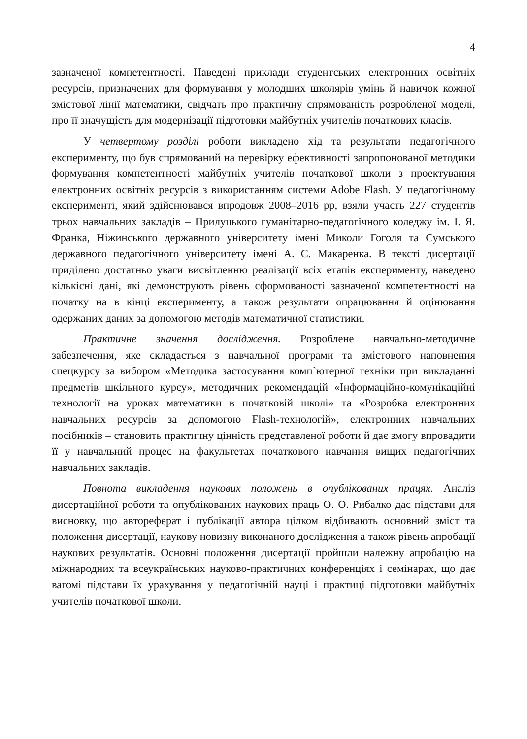4
зазначеної компетентності. Наведені приклади студентських електронних освітніх ресурсів, призначених для формування у молодших школярів умінь й навичок кожної змістової лінії математики, свідчать про практичну спрямованість розробленої моделі, про її значущість для модернізації підготовки майбутніх учителів початкових класів.
У четвертому розділі роботи викладено хід та результати педагогічного експерименту, що був спрямований на перевірку ефективності запропонованої методики формування компетентності майбутніх учителів початкової школи з проектування електронних освітніх ресурсів з використанням системи Adobe Flash. У педагогічному експерименті, який здійснювався впродовж 2008–2016 рр, взяли участь 227 студентів трьох навчальних закладів – Прилуцького гуманітарно-педагогічного коледжу ім. І. Я. Франка, Ніжинського державного університету імені Миколи Гоголя та Сумського державного педагогічного університету імені А. С. Макаренка. В тексті дисертації приділено достатньо уваги висвітленню реалізації всіх етапів експерименту, наведено кількісні дані, які демонструють рівень сформованості зазначеної компетентності на початку на в кінці експерименту, а також результати опрацювання й оцінювання одержаних даних за допомогою методів математичної статистики.
Практичне значення дослідження. Розроблене навчально-методичне забезпечення, яке складається з навчальної програми та змістового наповнення спецкурсу за вибором «Методика застосування комп`ютерної техніки при викладанні предметів шкільного курсу», методичних рекомендацій «Інформаційно-комунікаційні технології на уроках математики в початковій школі» та «Розробка електронних навчальних ресурсів за допомогою Flash-технологій», електронних навчальних посібників – становить практичну цінність представленої роботи й дає змогу впровадити її у навчальний процес на факультетах початкового навчання вищих педагогічних навчальних закладів.
Повнота викладення наукових положень в опублікованих працях. Аналіз дисертаційної роботи та опублікованих наукових праць О. О. Рибалко дає підстави для висновку, що автореферат і публікації автора цілком відбивають основний зміст та положення дисертації, наукову новизну виконаного дослідження а також рівень апробації наукових результатів. Основні положення дисертації пройшли належну апробацію на міжнародних та всеукраїнських науково-практичних конференціях і семінарах, що дає вагомі підстави їх урахування у педагогічній науці і практиці підготовки майбутніх учителів початкової школи.